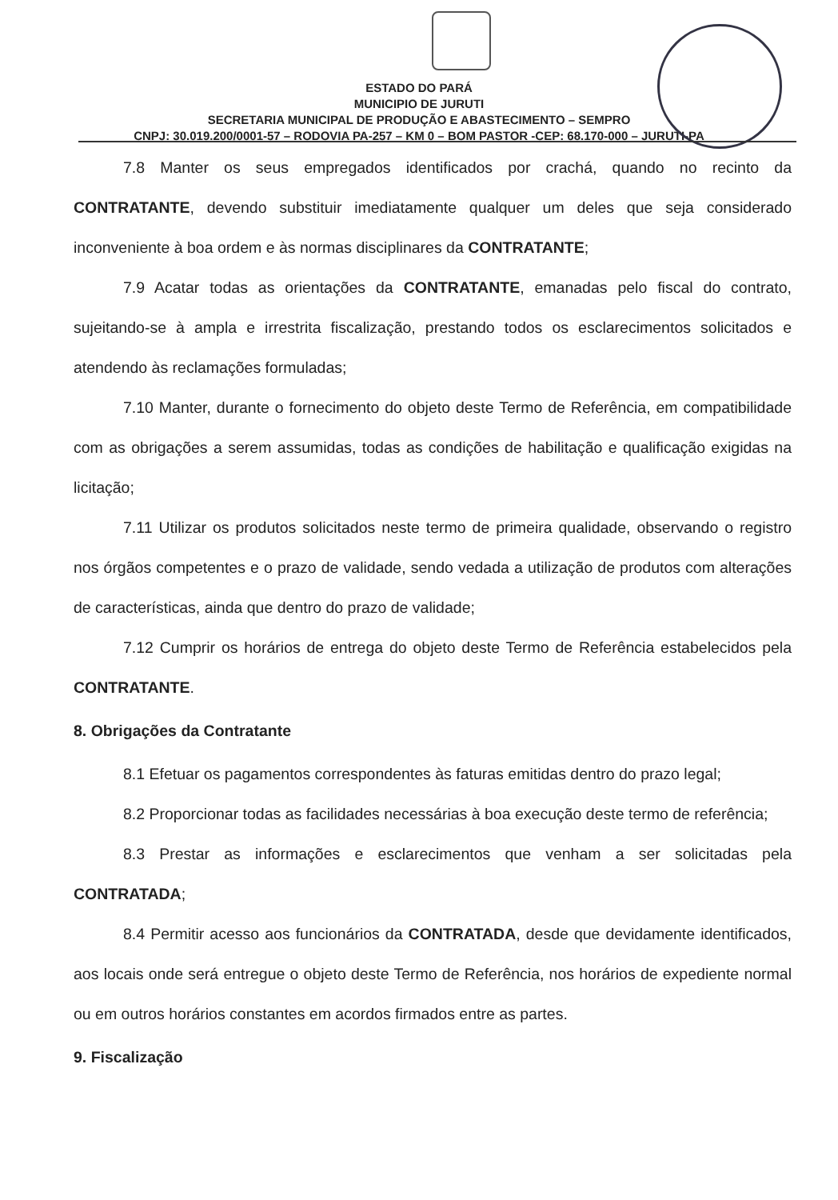ESTADO DO PARÁ
MUNICIPIO DE JURUTI
SECRETARIA MUNICIPAL DE PRODUÇÃO E ABASTECIMENTO – SEMPRO
CNPJ: 30.019.200/0001-57 – RODOVIA PA-257 – KM 0 – BOM PASTOR -CEP: 68.170-000 – JURUTI-PA
7.8 Manter os seus empregados identificados por crachá, quando no recinto da CONTRATANTE, devendo substituir imediatamente qualquer um deles que seja considerado inconveniente à boa ordem e às normas disciplinares da CONTRATANTE;
7.9 Acatar todas as orientações da CONTRATANTE, emanadas pelo fiscal do contrato, sujeitando-se à ampla e irrestrita fiscalização, prestando todos os esclarecimentos solicitados e atendendo às reclamações formuladas;
7.10 Manter, durante o fornecimento do objeto deste Termo de Referência, em compatibilidade com as obrigações a serem assumidas, todas as condições de habilitação e qualificação exigidas na licitação;
7.11 Utilizar os produtos solicitados neste termo de primeira qualidade, observando o registro nos órgãos competentes e o prazo de validade, sendo vedada a utilização de produtos com alterações de características, ainda que dentro do prazo de validade;
7.12 Cumprir os horários de entrega do objeto deste Termo de Referência estabelecidos pela CONTRATANTE.
8. Obrigações da Contratante
8.1 Efetuar os pagamentos correspondentes às faturas emitidas dentro do prazo legal;
8.2 Proporcionar todas as facilidades necessárias à boa execução deste termo de referência;
8.3 Prestar as informações e esclarecimentos que venham a ser solicitadas pela CONTRATADA;
8.4 Permitir acesso aos funcionários da CONTRATADA, desde que devidamente identificados, aos locais onde será entregue o objeto deste Termo de Referência, nos horários de expediente normal ou em outros horários constantes em acordos firmados entre as partes.
9. Fiscalização